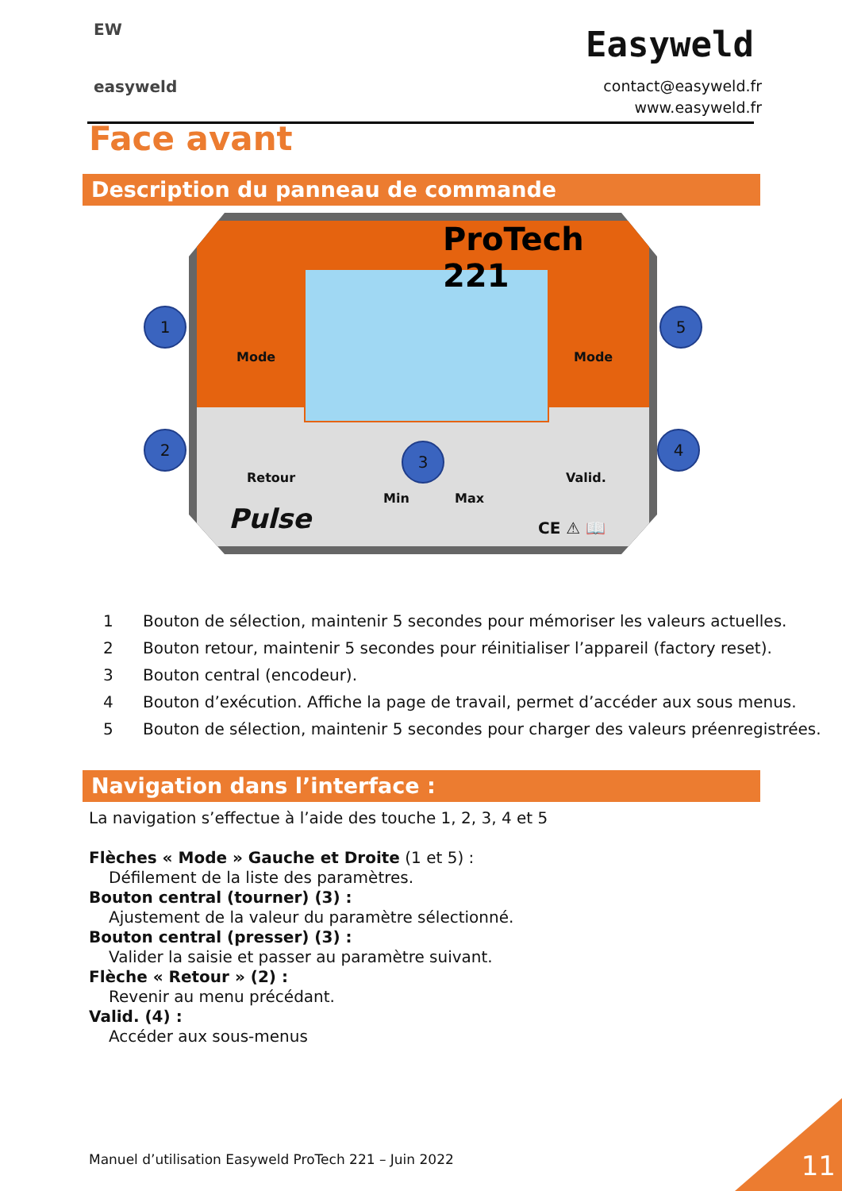EW
easyweld
Easyweld
contact@easyweld.fr
www.easyweld.fr
Face avant
Description du panneau de commande
ProTech 221
Mode Mode
Retour Valid.
Min Max
Pulse CE ⚠ 📖
1
2
3
4
5
1 Bouton de sélection, maintenir 5 secondes pour mémoriser les valeurs actuelles.
2 Bouton retour, maintenir 5 secondes pour réinitialiser l’appareil (factory reset).
3 Bouton central (encodeur).
4 Bouton d’exécution. Affiche la page de travail, permet d’accéder aux sous menus.
5 Bouton de sélection, maintenir 5 secondes pour charger des valeurs préenregistrées.
Navigation dans l’interface :
La navigation s’effectue à l’aide des touche 1, 2, 3, 4 et 5
Flèches « Mode » Gauche et Droite (1 et 5) :
Défilement de la liste des paramètres.
Bouton central (tourner) (3) :
Ajustement de la valeur du paramètre sélectionné.
Bouton central (presser) (3) :
Valider la saisie et passer au paramètre suivant.
Flèche « Retour » (2) :
Revenir au menu précédant.
Valid. (4) :
Accéder aux sous-menus
Manuel d’utilisation Easyweld ProTech 221 – Juin 2022
11